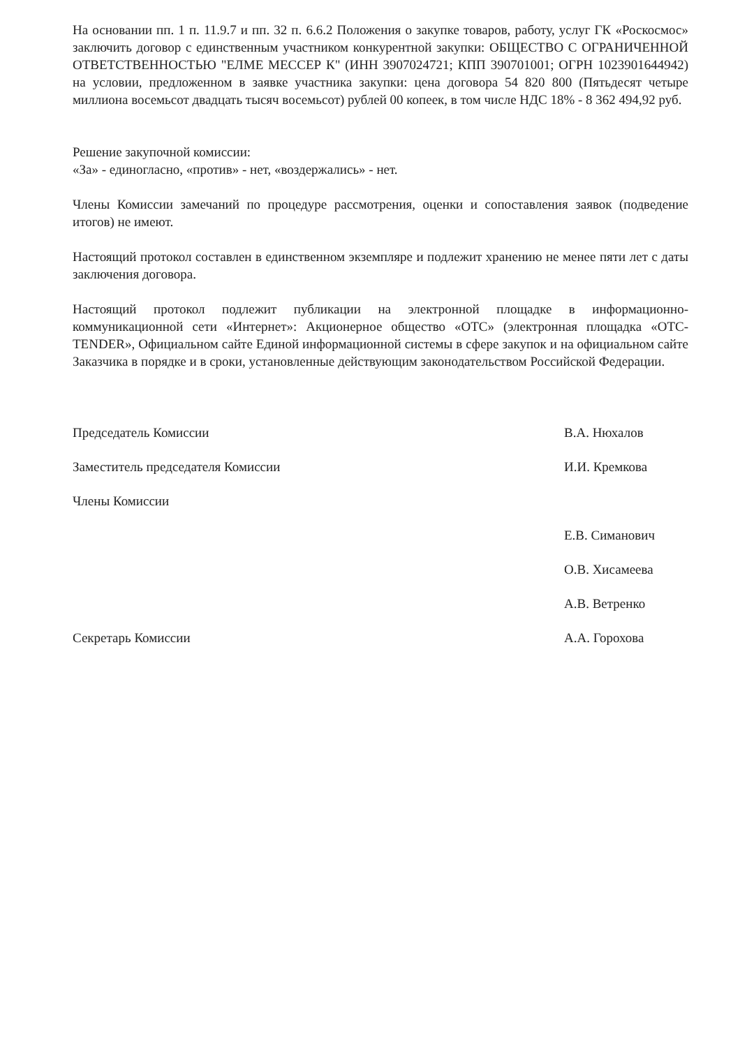На основании пп. 1 п. 11.9.7 и пп. 32 п. 6.6.2 Положения о закупке товаров, работу, услуг ГК «Роскосмос» заключить договор с единственным участником конкурентной закупки: ОБЩЕСТВО С ОГРАНИЧЕННОЙ ОТВЕТСТВЕННОСТЬЮ "ЕЛМЕ МЕССЕР К" (ИНН 3907024721; КПП 390701001; ОГРН 1023901644942) на условии, предложенном в заявке участника закупки: цена договора 54 820 800 (Пятьдесят четыре миллиона восемьсот двадцать тысяч восемьсот) рублей 00 копеек, в том числе НДС 18% - 8 362 494,92 руб.
Решение закупочной комиссии:
«За» - единогласно, «против» - нет, «воздержались» - нет.
Члены Комиссии замечаний по процедуре рассмотрения, оценки и сопоставления заявок (подведение итогов) не имеют.
Настоящий протокол составлен в единственном экземпляре и подлежит хранению не менее пяти лет с даты заключения договора.
Настоящий протокол подлежит публикации на электронной площадке в информационно-коммуникационной сети «Интернет»: Акционерное общество «ОТС» (электронная площадка «OTC-TENDER», Официальном сайте Единой информационной системы в сфере закупок и на официальном сайте Заказчика в порядке и в сроки, установленные действующим законодательством Российской Федерации.
Председатель Комиссии В.А. Нюхалов
Заместитель председателя Комиссии И.И. Кремкова
Члены Комиссии
Е.В. Симанович
О.В. Хисамеева
А.В. Ветренко
Секретарь Комиссии А.А. Горохова